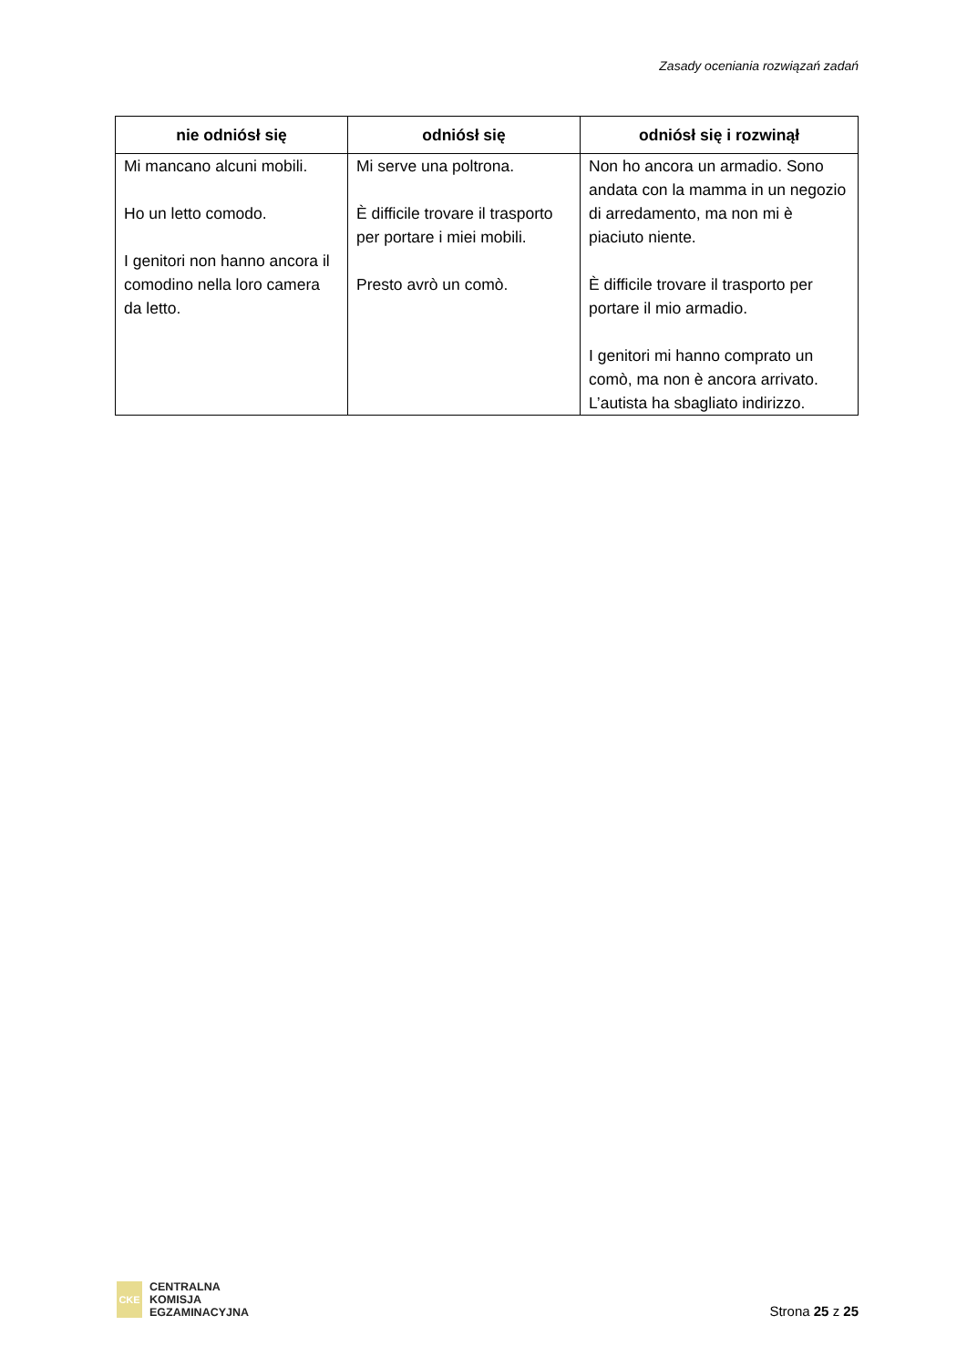Zasady oceniania rozwiązań zadań
| nie odniósł się | odniósł się | odniósł się i rozwinął |
| --- | --- | --- |
| Mi mancano alcuni mobili. Ho un letto comodo. I genitori non hanno ancora il comodino nella loro camera da letto. | Mi serve una poltrona. È difficile trovare il trasporto per portare i miei mobili. Presto avrò un comò. | Non ho ancora un armadio. Sono andata con la mamma in un negozio di arredamento, ma non mi è piaciuto niente. È difficile trovare il trasporto per portare il mio armadio. I genitori mi hanno comprato un comò, ma non è ancora arrivato. L’autista ha sbagliato indirizzo. |
CKE
CENTRALNA
KOMISJA
EGZAMINACYJNA
Strona 25 z 25